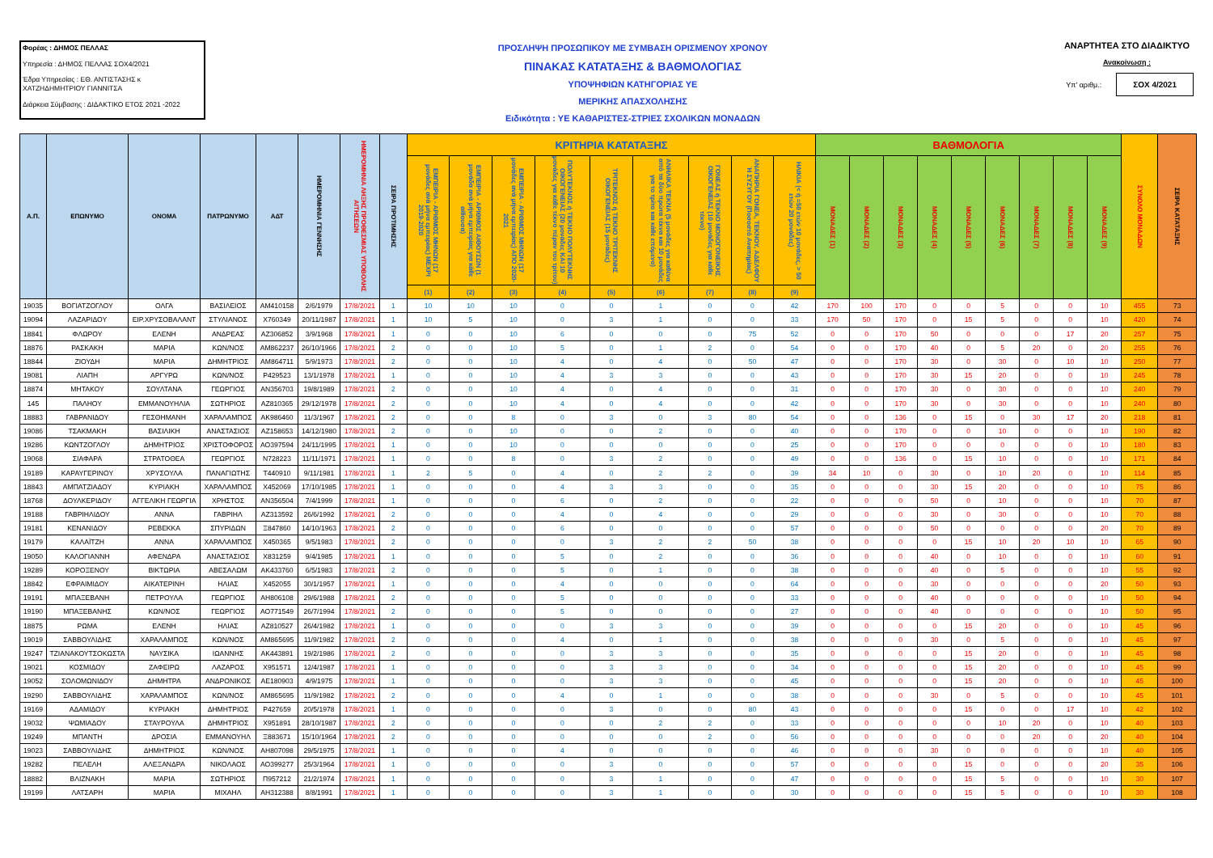Φορέας : ΔΗΜΟΣ ΠΕΛΛΑΣ
Υπηρεσία : ΔΗΜΟΣ ΠΕΛΛΑΣ ΣΟΧ4/2021
Έδρα Υπηρεσίας : ΕΘ. ΑΝΤΙΣΤΑΣΗΣ κ ΧΑΤΖΗΔΗΜΗΤΡΙΟΥ ΓΙΑΝΝΙΤΣΑ
Διάρκεια Σύμβασης : ΔΙΔΑΚΤΙΚΟ ΕΤΟΣ 2021 -2022
ΠΡΟΣΛΗΨΗ ΠΡΟΣΩΠΙΚΟΥ ΜΕ ΣΥΜΒΑΣΗ ΟΡΙΣΜΕΝΟΥ ΧΡΟΝΟΥ
ΠΙΝΑΚΑΣ ΚΑΤΑΤΑΞΗΣ & ΒΑΘΜΟΛΟΓΙΑΣ
ΥΠΟΨΗΦΙΩΝ ΚΑΤΗΓΟΡΙΑΣ ΥΕ
ΜΕΡΙΚΗΣ ΑΠΑΣΧΟΛΗΣΗΣ
Ειδικότητα : ΥΕ ΚΑΘΑΡΙΣΤΕΣ-ΣΤΡΙΕΣ ΣΧΟΛΙΚΩΝ ΜΟΝΑΔΩΝ
ΑΝΑΡΤΗΤΕΑ ΣΤΟ ΔΙΑΔΙΚΤΥΟ
Ανακοίνωση :
Υπ' αριθμ.: ΣΟΧ 4/2021
| Α.Π. | ΕΠΩΝΥΜΟ | ΟΝΟΜΑ | ΠΑΤΡΩΝΥΜΟ | ΑΔΤ | ΗΜΕΡΟΜΗΝΙΑ ΓΕΝΝΗΣΗΣ | ΗΜΕΡΟΜΗΝΙΑ ΛΗΞΗΣ ΠΡΟΘΕΣΜΙΑΣ ΥΠΟΒΟΛΗΣ ΑΙΤΗΣΕΩΝ | ΣΕΙΡΑ ΠΡΟΤΙΜΗΣΗΣ | ΚΡΙΤΗΡΙΑ ΚΑΤΑΤΑΞΗΣ | | | | | | | | | ΒΑΘΜΟΛΟΓΙΑ | | | | | | | | | ΣΥΝΟΛΟ ΜΟΝΑΔΩΝ | ΣΕΙΡΑ ΚΑΤΑΤΑΞΗΣ |
| --- | --- | --- | --- | --- | --- | --- | --- | --- | --- | --- | --- | --- | --- | --- | --- | --- | --- | --- | --- | --- | --- | --- | --- | --- | --- | --- | --- |
| | | | | | | | | ΕΜΠΕΙΡΙΑ - ΑΡΙΘΜΟΣ ΜΗΝΩΝ (17 μονάδες ανά μήνα εμπειρίας) ΜΕΧΡΙ 2019-2020 | ΕΜΠΕΙΡΙΑ - ΑΡΙΘΜΟΣ ΑΙΘΟΥΣΩΝ (1 μονάδα ανά μήνα εμπειρίας για κάθε αίθουσα) | ΕΜΠΕΙΡΙΑ - ΑΡΙΘΜΟΣ ΜΗΝΩΝ (17 μονάδες ανά μήνα εμπειρίας) ΑΠΟ 2020-2021 | ΠΟΛΥΤΕΚΝΟΣ ή ΤΕΚΝΟ ΠΟΛΥΤΕΚΝΗΣ ΟΙΚΟΓΕΝΕΙΑΣ (20 μονάδες ΚΑΙ 10 μονάδες για κάθε τέκνο πέραν του τρίτου) | ΤΡΙΤΕΚΝΟΣ ή ΤΕΚΝΟ ΤΡΙΤΕΚΝΗΣ ΟΙΚΟΓΕΝΕΙΑΣ (15 μονάδες) | ΑΝΗΛΙΚΑ ΤΕΚΝΑ (5 μονάδες για καθένα από τα δύο πρώτα τέκνα και 10 μονάδες για το τρίτο και κάθε επόμενο) | ΓΟΝΕΑΣ ή ΤΕΚΝΟ ΜΟΝΟΓΟΝΕΙΚΗΣ ΟΙΚΟΓΕΝΕΙΑΣ (10 μονάδες για κάθε τέκνο) | ΑΝΑΠΗΡΙΑ ΓΟΝΕΑ, ΤΕΚΝΟΥ, ΑΔΕΛΦΟΥ Ή ΣΥΖΥΓΟΥ (Ποσοστό Αναπηρίας) | ΗΛΙΚΙΑ (< ή =50 ετών 10 μονάδες, > 50 ετών 20 μονάδες) | ΜΟΝΑΔΕΣ (1) | ΜΟΝΑΔΕΣ (2) | ΜΟΝΑΔΕΣ (3) | ΜΟΝΑΔΕΣ (4) | ΜΟΝΑΔΕΣ (5) | ΜΟΝΑΔΕΣ (6) | ΜΟΝΑΔΕΣ (7) | ΜΟΝΑΔΕΣ (8) | ΜΟΝΑΔΕΣ (9) | | |
| | | | | | | | | (1) | (2) | (3) | (4) | (5) | (6) | (7) | (8) | (9) | | | | | | | | | | | |
| 19035 | ΒΟΓΙΑΤΖΟΓΛΟΥ | ΟΛΓΑ | ΒΑΣΙΛΕΙΟΣ | ΑΜ410158 | 2/6/1979 | 17/8/2021 | 1 | 10 | 10 | 10 | 0 | 0 | 1 | 0 | 0 | 42 | 170 | 100 | 170 | 0 | 0 | 5 | 0 | 0 | 10 | 455 | 73 |
| 19094 | ΛΑΖΑΡΙΔΟΥ | ΕΙΡ.ΧΡΥΣΟΒΑΛΑΝΤ | ΣΤΥΛΙΑΝΟΣ | Χ760349 | 20/11/1987 | 17/8/2021 | 1 | 10 | 5 | 10 | 0 | 3 | 1 | 0 | 0 | 33 | 170 | 50 | 170 | 0 | 15 | 5 | 0 | 0 | 10 | 420 | 74 |
| 18841 | ΦΛΩΡΟΥ | ΕΛΕΝΗ | ΑΝΔΡΕΑΣ | ΑΖ306852 | 3/9/1968 | 17/8/2021 | 1 | 0 | 0 | 10 | 6 | 0 | 0 | 0 | 75 | 52 | 0 | 0 | 170 | 50 | 0 | 0 | 0 | 17 | 20 | 257 | 75 |
| 18876 | ΡΑΣΚΑΚΗ | ΜΑΡΙΑ | ΚΩΝ/ΝΟΣ | ΑΜ862237 | 26/10/1966 | 17/8/2021 | 2 | 0 | 0 | 10 | 5 | 0 | 1 | 2 | 0 | 54 | 0 | 0 | 170 | 40 | 0 | 5 | 20 | 0 | 20 | 255 | 76 |
| 18844 | ΖΙΟΥΔΗ | ΜΑΡΙΑ | ΔΗΜΗΤΡΙΟΣ | ΑΜ864711 | 5/9/1973 | 17/8/2021 | 2 | 0 | 0 | 10 | 4 | 0 | 4 | 0 | 50 | 47 | 0 | 0 | 170 | 30 | 0 | 30 | 0 | 10 | 10 | 250 | 77 |
| 19081 | ΛΙΑΠΗ | ΑΡΓΥΡΩ | ΚΩΝ/ΝΟΣ | Ρ429523 | 13/1/1978 | 17/8/2021 | 1 | 0 | 0 | 10 | 4 | 3 | 3 | 0 | 0 | 43 | 0 | 0 | 170 | 30 | 15 | 20 | 0 | 0 | 10 | 245 | 78 |
| 18874 | ΜΗΤΑΚΟΥ | ΣΟΥΛΤΑΝΑ | ΓΕΩΡΓΙΟΣ | ΑΝ356703 | 19/8/1989 | 17/8/2021 | 2 | 0 | 0 | 10 | 4 | 0 | 4 | 0 | 0 | 31 | 0 | 0 | 170 | 30 | 0 | 30 | 0 | 0 | 10 | 240 | 79 |
| 145 | ΠΑΛΗΟΥ | ΕΜΜΑΝΟΥΗΛΙΑ | ΣΩΤΗΡΙΟΣ | ΑΖ810365 | 29/12/1978 | 17/8/2021 | 2 | 0 | 0 | 10 | 4 | 0 | 4 | 0 | 0 | 42 | 0 | 0 | 170 | 30 | 0 | 30 | 0 | 0 | 10 | 240 | 80 |
| 18883 | ΓΑΒΡΑΝΙΔΟΥ | ΓΕΣΘΗΜΑΝΗ | ΧΑΡΑΛΑΜΠΟΣ | ΑΚ986460 | 11/3/1967 | 17/8/2021 | 2 | 0 | 0 | 8 | 0 | 3 | 0 | 3 | 80 | 54 | 0 | 0 | 136 | 0 | 15 | 0 | 30 | 17 | 20 | 218 | 81 |
| 19086 | ΤΣΑΚΜΑΚΗ | ΒΑΣΙΛΙΚΗ | ΑΝΑΣΤΑΣΙΟΣ | ΑΖ158653 | 14/12/1980 | 17/8/2021 | 2 | 0 | 0 | 10 | 0 | 0 | 2 | 0 | 0 | 40 | 0 | 0 | 170 | 0 | 0 | 10 | 0 | 0 | 10 | 190 | 82 |
| 19286 | ΚΩΝΤΖΟΓΛΟΥ | ΔΗΜΗΤΡΙΟΣ | ΧΡΙΣΤΟΦΟΡΟΣ | ΑΟ397594 | 24/11/1995 | 17/8/2021 | 1 | 0 | 0 | 10 | 0 | 0 | 0 | 0 | 0 | 25 | 0 | 0 | 170 | 0 | 0 | 0 | 0 | 0 | 10 | 180 | 83 |
| 19068 | ΣΙΑΦΑΡΑ | ΣΤΡΑΤΟΘΕΑ | ΓΕΩΡΓΙΟΣ | Ν728223 | 11/11/1971 | 17/8/2021 | 1 | 0 | 0 | 8 | 0 | 3 | 2 | 0 | 0 | 49 | 0 | 0 | 136 | 0 | 15 | 10 | 0 | 0 | 10 | 171 | 84 |
| 19189 | ΚΑΡΑΥΓΕΡΙΝΟΥ | ΧΡΥΣΟΥΛΑ | ΠΑΝΑΓΙΩΤΗΣ | Τ440910 | 9/11/1981 | 17/8/2021 | 1 | 2 | 5 | 0 | 4 | 0 | 2 | 2 | 0 | 39 | 34 | 10 | 0 | 30 | 0 | 10 | 20 | 0 | 10 | 114 | 85 |
| 18843 | ΑΜΠΑΤΖΙΑΔΟΥ | ΚΥΡΙΑΚΗ | ΧΑΡΑΛΑΜΠΟΣ | Χ452069 | 17/10/1985 | 17/8/2021 | 1 | 0 | 0 | 0 | 4 | 3 | 3 | 0 | 0 | 35 | 0 | 0 | 0 | 30 | 15 | 20 | 0 | 0 | 10 | 75 | 86 |
| 18768 | ΔΟΥΛΚΕΡΙΔΟΥ | ΑΓΓΕΛΙΚΗ ΓΕΩΡΓΙΑ | ΧΡΗΣΤΟΣ | ΑΝ356504 | 7/4/1999 | 17/8/2021 | 1 | 0 | 0 | 0 | 6 | 0 | 2 | 0 | 0 | 22 | 0 | 0 | 0 | 50 | 0 | 10 | 0 | 0 | 10 | 70 | 87 |
| 19188 | ΓΑΒΡΙΗΛΙΔΟΥ | ΑΝΝΑ | ΓΑΒΡΙΗΛ | ΑΖ313592 | 26/6/1992 | 17/8/2021 | 2 | 0 | 0 | 0 | 4 | 0 | 4 | 0 | 0 | 29 | 0 | 0 | 0 | 30 | 0 | 30 | 0 | 0 | 10 | 70 | 88 |
| 19181 | ΚΕΝΑΝΙΔΟΥ | ΡΕΒΕΚΚΑ | ΣΠΥΡΙΔΩΝ | Ξ847860 | 14/10/1963 | 17/8/2021 | 2 | 0 | 0 | 0 | 6 | 0 | 0 | 0 | 0 | 57 | 0 | 0 | 0 | 50 | 0 | 0 | 0 | 0 | 20 | 70 | 89 |
| 19179 | ΚΑΛΑΪΤΖΗ | ΑΝΝΑ | ΧΑΡΑΛΑΜΠΟΣ | Χ450365 | 9/5/1983 | 17/8/2021 | 2 | 0 | 0 | 0 | 0 | 3 | 2 | 2 | 50 | 38 | 0 | 0 | 0 | 0 | 15 | 10 | 20 | 10 | 10 | 65 | 90 |
| 19050 | ΚΑΛΟΓΙΑΝΝΗ | ΑΦΕΝΔΡΑ | ΑΝΑΣΤΑΣΙΟΣ | Χ831259 | 9/4/1985 | 17/8/2021 | 1 | 0 | 0 | 0 | 5 | 0 | 2 | 0 | 0 | 36 | 0 | 0 | 0 | 40 | 0 | 10 | 0 | 0 | 10 | 60 | 91 |
| 19289 | ΚΟΡΟΞΕΝΟΥ | ΒΙΚΤΩΡΙΑ | ΑΒΕΣΑΛΩΜ | ΑΚ433760 | 6/5/1983 | 17/8/2021 | 2 | 0 | 0 | 0 | 5 | 0 | 1 | 0 | 0 | 38 | 0 | 0 | 0 | 40 | 0 | 5 | 0 | 0 | 10 | 55 | 92 |
| 18842 | ΕΦΡΑΙΜΙΔΟΥ | ΑΙΚΑΤΕΡΙΝΗ | ΗΛΙΑΣ | Χ452055 | 30/1/1957 | 17/8/2021 | 1 | 0 | 0 | 0 | 4 | 0 | 0 | 0 | 0 | 64 | 0 | 0 | 0 | 30 | 0 | 0 | 0 | 0 | 20 | 50 | 93 |
| 19191 | ΜΠΑΞΕΒΑΝΗ | ΠΕΤΡΟΥΛΑ | ΓΕΩΡΓΙΟΣ | ΑΗ806108 | 29/6/1988 | 17/8/2021 | 2 | 0 | 0 | 0 | 5 | 0 | 0 | 0 | 0 | 33 | 0 | 0 | 0 | 40 | 0 | 0 | 0 | 0 | 10 | 50 | 94 |
| 19190 | ΜΠΑΞΕΒΑΝΗΣ | ΚΩΝ/ΝΟΣ | ΓΕΩΡΓΙΟΣ | ΑΟ771549 | 26/7/1994 | 17/8/2021 | 2 | 0 | 0 | 0 | 5 | 0 | 0 | 0 | 0 | 27 | 0 | 0 | 0 | 40 | 0 | 0 | 0 | 0 | 10 | 50 | 95 |
| 18875 | ΡΩΜΑ | ΕΛΕΝΗ | ΗΛΙΑΣ | ΑΖ810527 | 26/4/1982 | 17/8/2021 | 1 | 0 | 0 | 0 | 0 | 3 | 3 | 0 | 0 | 39 | 0 | 0 | 0 | 0 | 15 | 20 | 0 | 0 | 10 | 45 | 96 |
| 19019 | ΣΑΒΒΟΥΛΙΔΗΣ | ΧΑΡΑΛΑΜΠΟΣ | ΚΩΝ/ΝΟΣ | ΑΜ865695 | 11/9/1982 | 17/8/2021 | 2 | 0 | 0 | 0 | 4 | 0 | 1 | 0 | 0 | 38 | 0 | 0 | 0 | 30 | 0 | 5 | 0 | 0 | 10 | 45 | 97 |
| 19247 | ΤΖΙΑΝΑΚΟΥΤΣΟΚΩΣΤΑ | ΝΑΥΣΙΚΑ | ΙΩΑΝΝΗΣ | ΑΚ443891 | 19/2/1986 | 17/8/2021 | 2 | 0 | 0 | 0 | 0 | 3 | 3 | 0 | 0 | 35 | 0 | 0 | 0 | 0 | 15 | 20 | 0 | 0 | 10 | 45 | 98 |
| 19021 | ΚΟΣΜΙΔΟΥ | ΖΑΦΕΙΡΩ | ΛΑΖΑΡΟΣ | Χ951571 | 12/4/1987 | 17/8/2021 | 1 | 0 | 0 | 0 | 0 | 3 | 3 | 0 | 0 | 34 | 0 | 0 | 0 | 0 | 15 | 20 | 0 | 0 | 10 | 45 | 99 |
| 19052 | ΣΟΛΟΜΩΝΙΔΟΥ | ΔΗΜΗΤΡΑ | ΑΝΔΡΟΝΙΚΟΣ | ΑΕ180903 | 4/9/1975 | 17/8/2021 | 1 | 0 | 0 | 0 | 0 | 3 | 3 | 0 | 0 | 45 | 0 | 0 | 0 | 0 | 15 | 20 | 0 | 0 | 10 | 45 | 100 |
| 19290 | ΣΑΒΒΟΥΛΙΔΗΣ | ΧΑΡΑΛΑΜΠΟΣ | ΚΩΝ/ΝΟΣ | ΑΜ865695 | 11/9/1982 | 17/8/2021 | 2 | 0 | 0 | 0 | 4 | 0 | 1 | 0 | 0 | 38 | 0 | 0 | 0 | 30 | 0 | 5 | 0 | 0 | 10 | 45 | 101 |
| 19169 | ΑΔΑΜΙΔΟΥ | ΚΥΡΙΑΚΗ | ΔΗΜΗΤΡΙΟΣ | Ρ427659 | 20/5/1978 | 17/8/2021 | 1 | 0 | 0 | 0 | 0 | 3 | 0 | 0 | 80 | 43 | 0 | 0 | 0 | 0 | 15 | 0 | 0 | 17 | 10 | 42 | 102 |
| 19032 | ΨΩΜΙΑΔΟΥ | ΣΤΑΥΡΟΥΛΑ | ΔΗΜΗΤΡΙΟΣ | Χ951891 | 28/10/1987 | 17/8/2021 | 2 | 0 | 0 | 0 | 0 | 0 | 2 | 2 | 0 | 33 | 0 | 0 | 0 | 0 | 0 | 10 | 20 | 0 | 10 | 40 | 103 |
| 19249 | ΜΠΑΝΤΗ | ΔΡΟΣΙΑ | ΕΜΜΑΝΟΥΗΛ | Ξ883671 | 15/10/1964 | 17/8/2021 | 2 | 0 | 0 | 0 | 0 | 0 | 0 | 2 | 0 | 56 | 0 | 0 | 0 | 0 | 0 | 0 | 20 | 0 | 20 | 40 | 104 |
| 19023 | ΣΑΒΒΟΥΛΙΔΗΣ | ΔΗΜΗΤΡΙΟΣ | ΚΩΝ/ΝΟΣ | ΑΗ807098 | 29/5/1975 | 17/8/2021 | 1 | 0 | 0 | 0 | 4 | 0 | 0 | 0 | 0 | 46 | 0 | 0 | 0 | 30 | 0 | 0 | 0 | 0 | 10 | 40 | 105 |
| 19282 | ΠΕΛΕΛΗ | ΑΛΕΞΑΝΔΡΑ | ΝΙΚΟΛΑΟΣ | ΑΟ399277 | 25/3/1964 | 17/8/2021 | 1 | 0 | 0 | 0 | 0 | 3 | 0 | 0 | 0 | 57 | 0 | 0 | 0 | 0 | 15 | 0 | 0 | 0 | 20 | 35 | 106 |
| 18882 | ΒΛΙΖΝΑΚΗ | ΜΑΡΙΑ | ΣΩΤΗΡΙΟΣ | Π957212 | 21/2/1974 | 17/8/2021 | 1 | 0 | 0 | 0 | 0 | 3 | 1 | 0 | 0 | 47 | 0 | 0 | 0 | 0 | 15 | 5 | 0 | 0 | 10 | 30 | 107 |
| 19199 | ΛΑΤΣΑΡΗ | ΜΑΡΙΑ | ΜΙΧΑΗΛ | ΑΗ312388 | 8/8/1991 | 17/8/2021 | 1 | 0 | 0 | 0 | 0 | 3 | 1 | 0 | 0 | 30 | 0 | 0 | 0 | 0 | 15 | 5 | 0 | 0 | 10 | 30 | 108 |